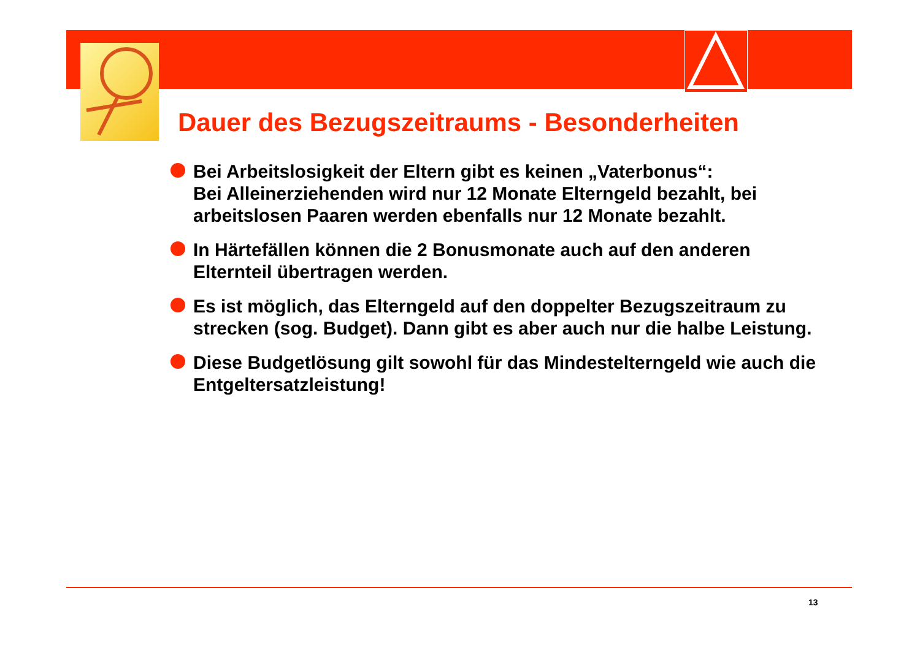Dauer des Bezugszeitraums - Besonderheiten
Bei Arbeitslosigkeit der Eltern gibt es keinen „Vaterbonus“:
Bei Alleinerziehenden wird nur 12 Monate Elterngeld bezahlt, bei arbeitslosen Paaren werden ebenfalls nur 12 Monate bezahlt.
In Härtefällen können die 2 Bonusmonate auch auf den anderen Elternteil übertragen werden.
Es ist möglich, das Elterngeld auf den doppelter Bezugszeitraum zu strecken (sog. Budget). Dann gibt es aber auch nur die halbe Leistung.
Diese Budgetlösung gilt sowohl für das Mindestelterngeld wie auch die Entgeltersatzleistung!
13